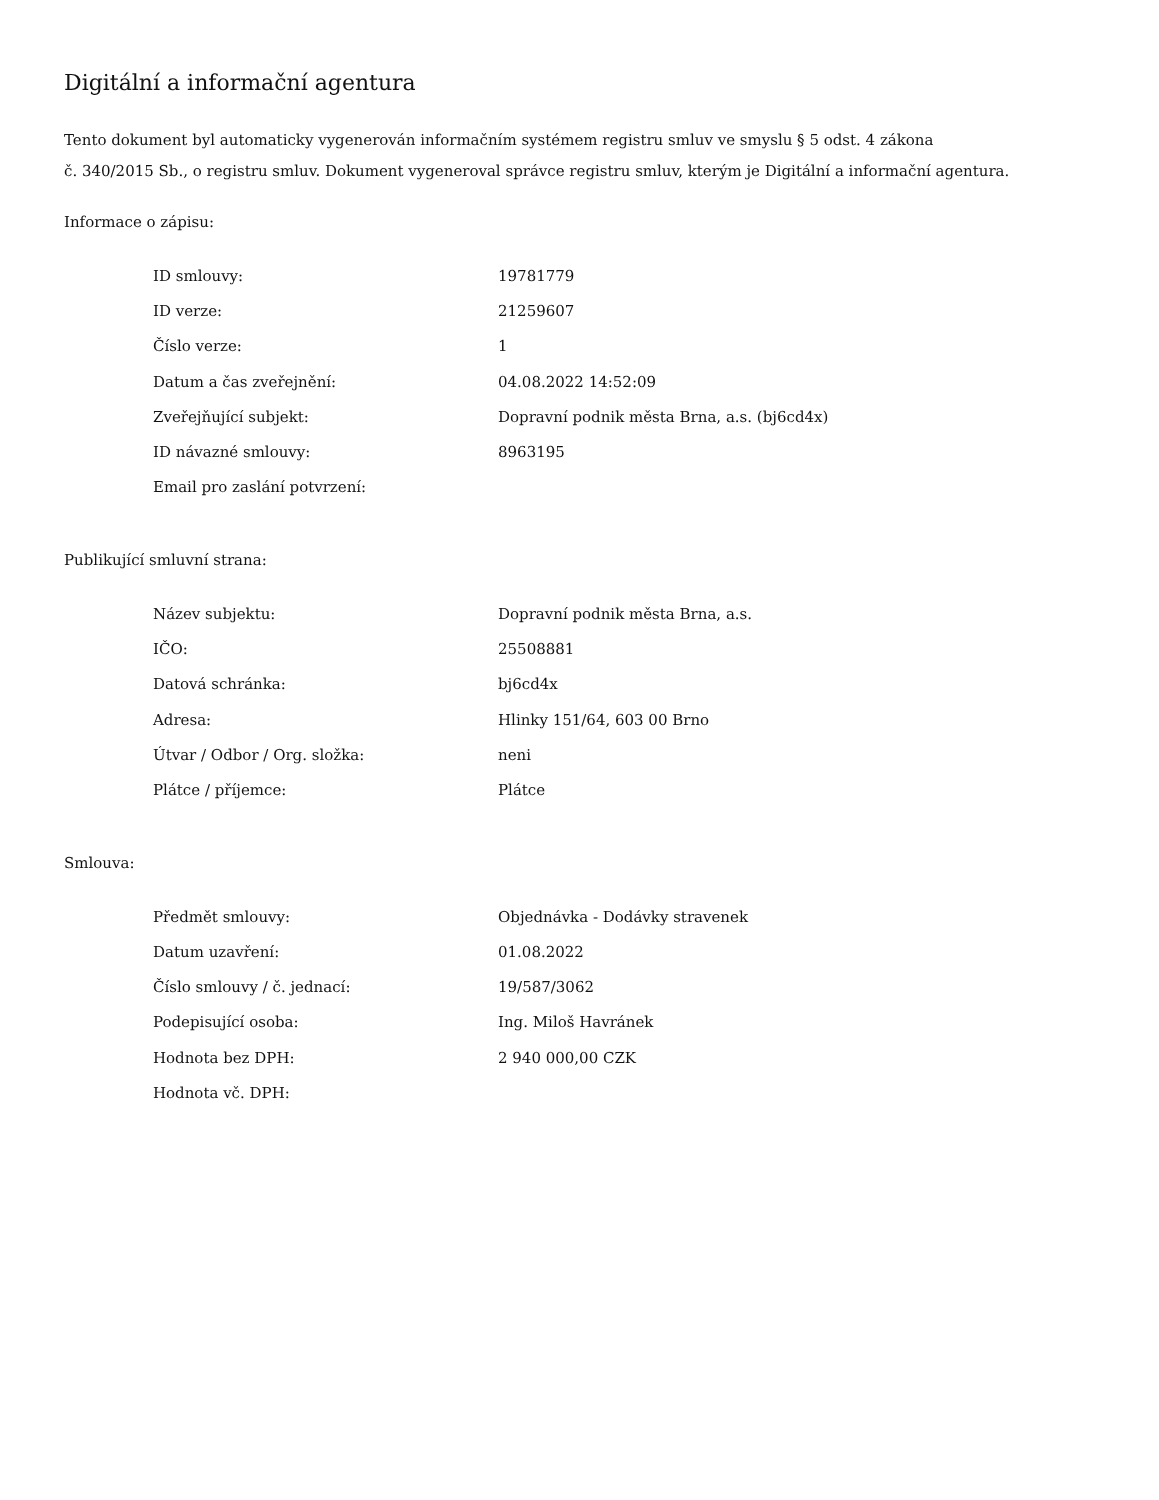Digitální a informační agentura
Tento dokument byl automaticky vygenerován informačním systémem registru smluv ve smyslu § 5 odst. 4 zákona
č. 340/2015 Sb., o registru smluv. Dokument vygeneroval správce registru smluv, kterým je Digitální a informační agentura.
Informace o zápisu:
| ID smlouvy: | 19781779 |
| ID verze: | 21259607 |
| Číslo verze: | 1 |
| Datum a čas zveřejnění: | 04.08.2022 14:52:09 |
| Zveřejňující subjekt: | Dopravní podnik města Brna, a.s. (bj6cd4x) |
| ID návazné smlouvy: | 8963195 |
| Email pro zaslání potvrzení: | |
Publikující smluvní strana:
| Název subjektu: | Dopravní podnik města Brna, a.s. |
| IČO: | 25508881 |
| Datová schránka: | bj6cd4x |
| Adresa: | Hlinky 151/64, 603 00 Brno |
| Útvar / Odbor / Org. složka: | neni |
| Plátce / příjemce: | Plátce |
Smlouva:
| Předmět smlouvy: | Objednávka - Dodávky stravenek |
| Datum uzavření: | 01.08.2022 |
| Číslo smlouvy / č. jednací: | 19/587/3062 |
| Podepisující osoba: | Ing. Miloš Havránek |
| Hodnota bez DPH: | 2 940 000,00 CZK |
| Hodnota vč. DPH: | |